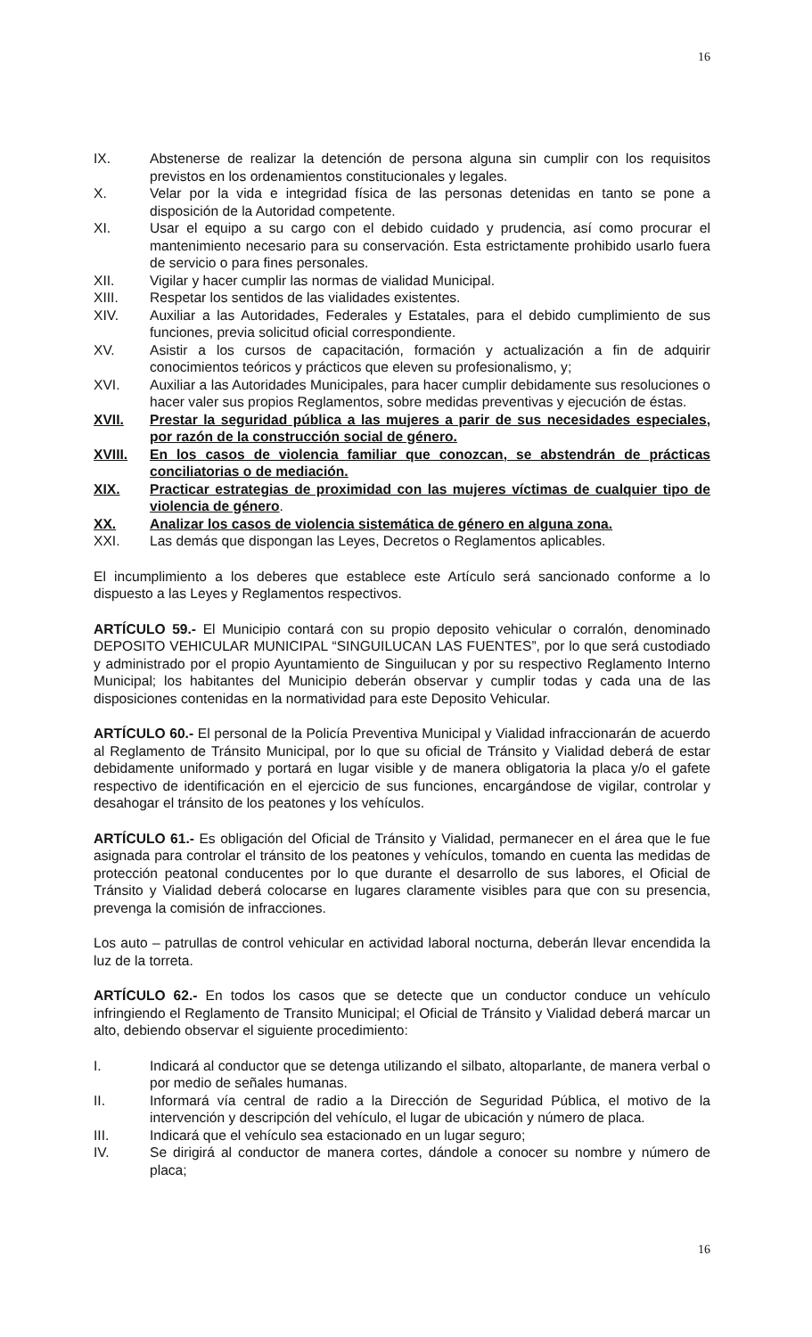16
IX. Abstenerse de realizar la detención de persona alguna sin cumplir con los requisitos previstos en los ordenamientos constitucionales y legales.
X. Velar por la vida e integridad física de las personas detenidas en tanto se pone a disposición de la Autoridad competente.
XI. Usar el equipo a su cargo con el debido cuidado y prudencia, así como procurar el mantenimiento necesario para su conservación. Esta estrictamente prohibido usarlo fuera de servicio o para fines personales.
XII. Vigilar y hacer cumplir las normas de vialidad Municipal.
XIII. Respetar los sentidos de las vialidades existentes.
XIV. Auxiliar a las Autoridades, Federales y Estatales, para el debido cumplimiento de sus funciones, previa solicitud oficial correspondiente.
XV. Asistir a los cursos de capacitación, formación y actualización a fin de adquirir conocimientos teóricos y prácticos que eleven su profesionalismo, y;
XVI. Auxiliar a las Autoridades Municipales, para hacer cumplir debidamente sus resoluciones o hacer valer sus propios Reglamentos, sobre medidas preventivas y ejecución de éstas.
XVII. Prestar la seguridad pública a las mujeres a parir de sus necesidades especiales, por razón de la construcción social de género.
XVIII. En los casos de violencia familiar que conozcan, se abstendrán de prácticas conciliatorias o de mediación.
XIX. Practicar estrategias de proximidad con las mujeres víctimas de cualquier tipo de violencia de género.
XX. Analizar los casos de violencia sistemática de género en alguna zona.
XXI. Las demás que dispongan las Leyes, Decretos o Reglamentos aplicables.
El incumplimiento a los deberes que establece este Artículo será sancionado conforme a lo dispuesto a las Leyes y Reglamentos respectivos.
ARTÍCULO 59.- El Municipio contará con su propio deposito vehicular o corralón, denominado DEPOSITO VEHICULAR MUNICIPAL “SINGUILUCAN LAS FUENTES”, por lo que será custodiado y administrado por el propio Ayuntamiento de Singuilucan y por su respectivo Reglamento Interno Municipal; los habitantes del Municipio deberán observar y cumplir todas y cada una de las disposiciones contenidas en la normatividad para este Deposito Vehicular.
ARTÍCULO 60.- El personal de la Policía Preventiva Municipal y Vialidad infraccionarán de acuerdo al Reglamento de Tránsito Municipal, por lo que su oficial de Tránsito y Vialidad deberá de estar debidamente uniformado y portará en lugar visible y de manera obligatoria la placa y/o el gafete respectivo de identificación en el ejercicio de sus funciones, encargándose de vigilar, controlar y desahogar el tránsito de los peatones y los vehículos.
ARTÍCULO 61.- Es obligación del Oficial de Tránsito y Vialidad, permanecer en el área que le fue asignada para controlar el tránsito de los peatones y vehículos, tomando en cuenta las medidas de protección peatonal conducentes por lo que durante el desarrollo de sus labores, el Oficial de Tránsito y Vialidad deberá colocarse en lugares claramente visibles para que con su presencia, prevenga la comisión de infracciones.
Los auto – patrullas de control vehicular en actividad laboral nocturna, deberán llevar encendida la luz de la torreta.
ARTÍCULO 62.- En todos los casos que se detecte que un conductor conduce un vehículo infringiendo el Reglamento de Transito Municipal; el Oficial de Tránsito y Vialidad deberá marcar un alto, debiendo observar el siguiente procedimiento:
I. Indicará al conductor que se detenga utilizando el silbato, altoparlante, de manera verbal o por medio de señales humanas.
II. Informará vía central de radio a la Dirección de Seguridad Pública, el motivo de la intervención y descripción del vehículo, el lugar de ubicación y número de placa.
III. Indicará que el vehículo sea estacionado en un lugar seguro;
IV. Se dirigirá al conductor de manera cortes, dándole a conocer su nombre y número de placa;
16